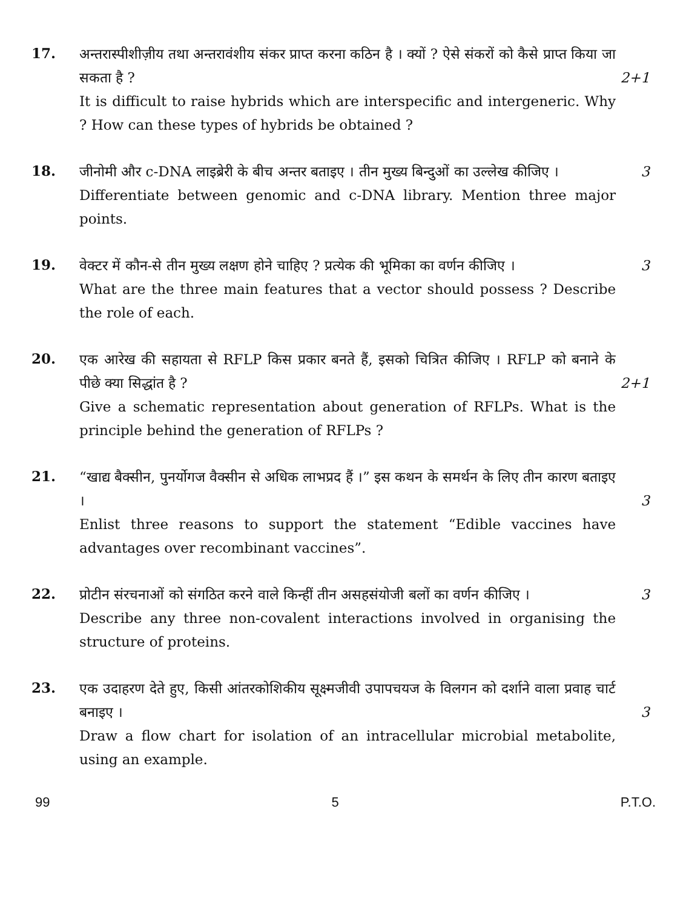17.
अन्तरास्पीशीज़ीय तथा अन्तरावंशीय संकर प्राप्त करना कठिन है । क्यों ? ऐसे संकरों को कैसे प्राप्त किया जा सकता है ?
2+1
It is difficult to raise hybrids which are interspecific and intergeneric. Why ? How can these types of hybrids be obtained ?
18.
जीनोमी और c-DNA लाइब्रेरी के बीच अन्तर बताइए । तीन मुख्य बिन्दुओं का उल्लेख कीजिए ।
3
Differentiate between genomic and c-DNA library. Mention three major points.
19.
वेक्टर में कौन-से तीन मुख्य लक्षण होने चाहिए ? प्रत्येक की भूमिका का वर्णन कीजिए ।
3
What are the three main features that a vector should possess ? Describe the role of each.
20.
एक आरेख की सहायता से RFLP किस प्रकार बनते हैं, इसको चित्रित कीजिए । RFLP को बनाने के पीछे क्या सिद्धांत है ?
2+1
Give a schematic representation about generation of RFLPs. What is the principle behind the generation of RFLPs ?
21.
“खाद्य बैक्सीन, पुनर्योगज वैक्सीन से अधिक लाभप्रद हैं ।” इस कथन के समर्थन के लिए तीन कारण बताइए ।
3
Enlist three reasons to support the statement “Edible vaccines have advantages over recombinant vaccines”.
22.
प्रोटीन संरचनाओं को संगठित करने वाले किन्हीं तीन असहसंयोजी बलों का वर्णन कीजिए ।
3
Describe any three non-covalent interactions involved in organising the structure of proteins.
23.
एक उदाहरण देते हुए, किसी आंतरकोशिकीय सूक्ष्मजीवी उपापचयज के विलगन को दर्शाने वाला प्रवाह चार्ट बनाइए ।
3
Draw a flow chart for isolation of an intracellular microbial metabolite, using an example.
99 5 P.T.O.